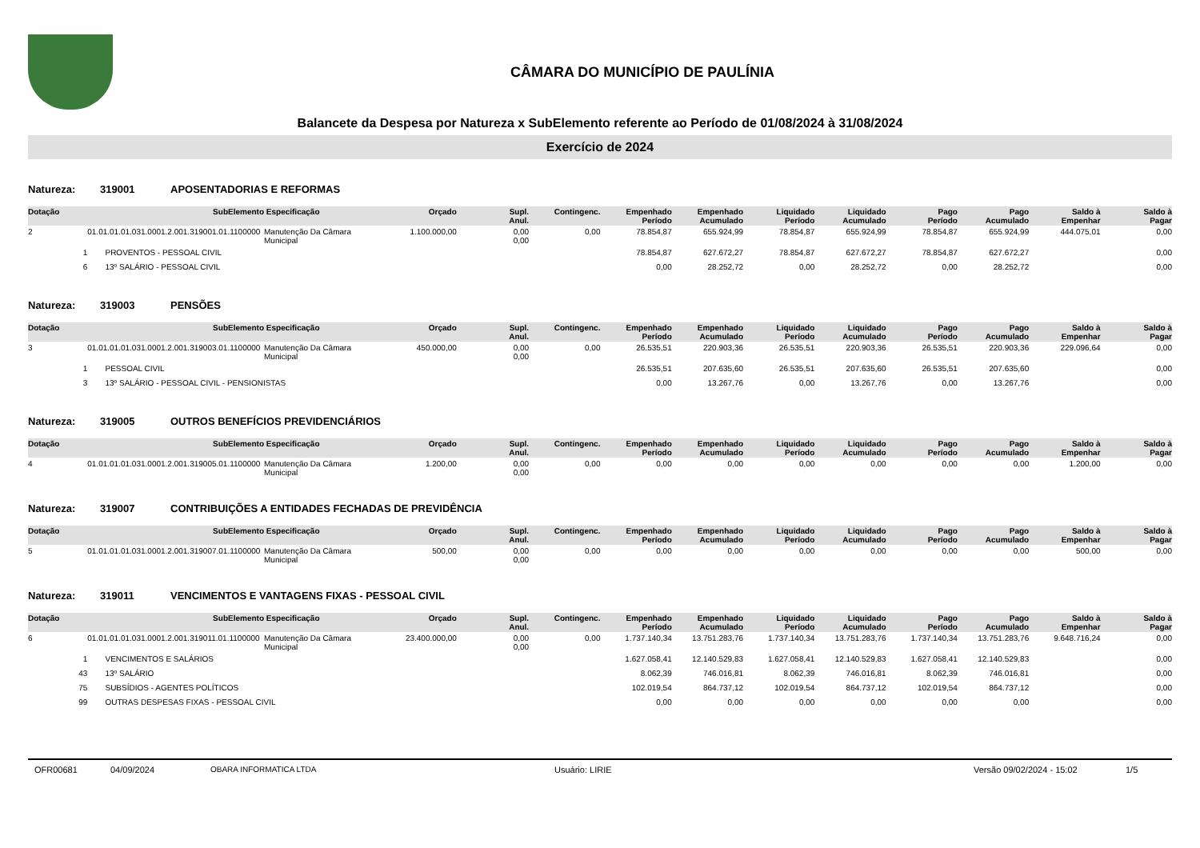CÂMARA DO MUNICÍPIO DE PAULÍNIA
Balancete da Despesa por Natureza x SubElemento referente ao Período de 01/08/2024 à 31/08/2024
Exercício de 2024
Natureza: 319001 APOSENTADORIAS E REFORMAS
| Dotação | SubElemento | Especificação | Orçado | Supl. Anul. | Contingenc. | Empenhado Período | Empenhado Acumulado | Liquidado Período | Liquidado Acumulado | Pago Período | Pago Acumulado | Saldo à Empenhar | Saldo à Pagar |
| --- | --- | --- | --- | --- | --- | --- | --- | --- | --- | --- | --- | --- | --- |
| 2 | 01.01.01.01.031.0001.2.001.319001.01.1100000 | Manutenção Da Câmara Municipal | 1.100.000,00 | 0,00 0,00 | 0,00 | 78.854,87 | 655.924,99 | 78.854,87 | 655.924,99 | 78.854,87 | 655.924,99 | 444.075,01 | 0,00 |
| 1 | PROVENTOS - PESSOAL CIVIL | | | | | 78.854,87 | 627.672,27 | 78.854,87 | 627.672,27 | 78.854,87 | 627.672,27 | | 0,00 |
| 6 | 13º SALÁRIO - PESSOAL CIVIL | | | | | 0,00 | 28.252,72 | 0,00 | 28.252,72 | 0,00 | 28.252,72 | | 0,00 |
Natureza: 319003 PENSÕES
| Dotação | SubElemento | Especificação | Orçado | Supl. Anul. | Contingenc. | Empenhado Período | Empenhado Acumulado | Liquidado Período | Liquidado Acumulado | Pago Período | Pago Acumulado | Saldo à Empenhar | Saldo à Pagar |
| --- | --- | --- | --- | --- | --- | --- | --- | --- | --- | --- | --- | --- | --- |
| 3 | 01.01.01.01.031.0001.2.001.319003.01.1100000 | Manutenção Da Câmara Municipal | 450.000,00 | 0,00 0,00 | 0,00 | 26.535,51 | 220.903,36 | 26.535,51 | 220.903,36 | 26.535,51 | 220.903,36 | 229.096,64 | 0,00 |
| 1 | PESSOAL CIVIL | | | | | 26.535,51 | 207.635,60 | 26.535,51 | 207.635,60 | 26.535,51 | 207.635,60 | | 0,00 |
| 3 | 13º SALÁRIO - PESSOAL CIVIL - PENSIONISTAS | | | | | 0,00 | 13.267,76 | 0,00 | 13.267,76 | 0,00 | 13.267,76 | | 0,00 |
Natureza: 319005 OUTROS BENEFÍCIOS PREVIDENCIÁRIOS
| Dotação | SubElemento | Especificação | Orçado | Supl. Anul. | Contingenc. | Empenhado Período | Empenhado Acumulado | Liquidado Período | Liquidado Acumulado | Pago Período | Pago Acumulado | Saldo à Empenhar | Saldo à Pagar |
| --- | --- | --- | --- | --- | --- | --- | --- | --- | --- | --- | --- | --- | --- |
| 4 | 01.01.01.01.031.0001.2.001.319005.01.1100000 | Manutenção Da Câmara Municipal | 1.200,00 | 0,00 0,00 | 0,00 | 0,00 | 0,00 | 0,00 | 0,00 | 0,00 | 0,00 | 1.200,00 | 0,00 |
Natureza: 319007 CONTRIBUIÇÕES A ENTIDADES FECHADAS DE PREVIDÊNCIA
| Dotação | SubElemento | Especificação | Orçado | Supl. Anul. | Contingenc. | Empenhado Período | Empenhado Acumulado | Liquidado Período | Liquidado Acumulado | Pago Período | Pago Acumulado | Saldo à Empenhar | Saldo à Pagar |
| --- | --- | --- | --- | --- | --- | --- | --- | --- | --- | --- | --- | --- | --- |
| 5 | 01.01.01.01.031.0001.2.001.319007.01.1100000 | Manutenção Da Câmara Municipal | 500,00 | 0,00 0,00 | 0,00 | 0,00 | 0,00 | 0,00 | 0,00 | 0,00 | 0,00 | 500,00 | 0,00 |
Natureza: 319011 VENCIMENTOS E VANTAGENS FIXAS - PESSOAL CIVIL
| Dotação | SubElemento | Especificação | Orçado | Supl. Anul. | Contingenc. | Empenhado Período | Empenhado Acumulado | Liquidado Período | Liquidado Acumulado | Pago Período | Pago Acumulado | Saldo à Empenhar | Saldo à Pagar |
| --- | --- | --- | --- | --- | --- | --- | --- | --- | --- | --- | --- | --- | --- |
| 6 | 01.01.01.01.031.0001.2.001.319011.01.1100000 | Manutenção Da Câmara Municipal | 23.400.000,00 | 0,00 0,00 | 0,00 | 1.737.140,34 | 13.751.283,76 | 1.737.140,34 | 13.751.283,76 | 1.737.140,34 | 13.751.283,76 | 9.648.716,24 | 0,00 |
| 1 | VENCIMENTOS E SALÁRIOS | | | | | 1.627.058,41 | 12.140.529,83 | 1.627.058,41 | 12.140.529,83 | 1.627.058,41 | 12.140.529,83 | | 0,00 |
| 43 | 13º SALÁRIO | | | | | 8.062,39 | 746.016,81 | 8.062,39 | 746.016,81 | 8.062,39 | 746.016,81 | | 0,00 |
| 75 | SUBSÍDIOS - AGENTES POLÍTICOS | | | | | 102.019,54 | 864.737,12 | 102.019,54 | 864.737,12 | 102.019,54 | 864.737,12 | | 0,00 |
| 99 | OUTRAS DESPESAS FIXAS - PESSOAL CIVIL | | | | | 0,00 | 0,00 | 0,00 | 0,00 | 0,00 | 0,00 | | 0,00 |
OFR00681 04/09/2024 OBARA INFORMATICA LTDA Usuário: LIRIE Versão 09/02/2024 - 15:02 1/5